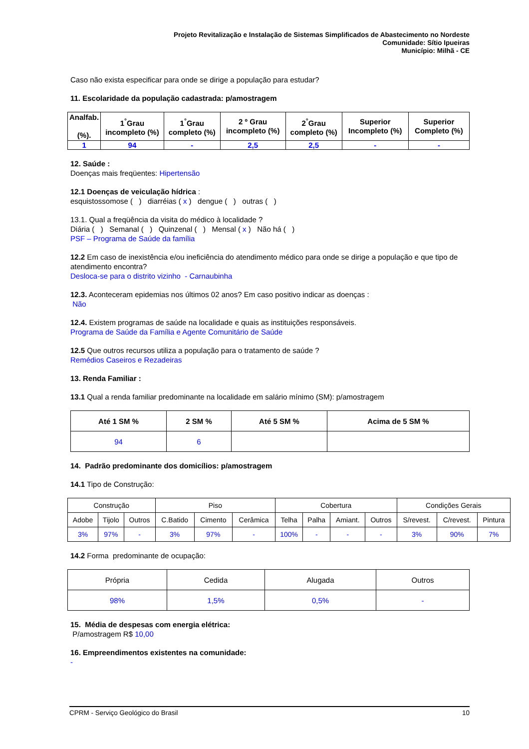Projeto Revitalização e Instalação de Sistemas Simplificados de Abastecimento no Nordeste
Comunidade: Sítio Ipueiras
Município: Milhã - CE
Caso não exista especificar para onde se dirige a população para estudar?
11. Escolaridade da população cadastrada: p/amostragem
| Analfab. (%). | 1<sup>°</sup>Grau incompleto (%) | 1<sup>°</sup>Grau completo (%) | 2 º Grau incompleto (%) | 2<sup>°</sup>Grau completo (%) | Superior Incompleto (%) | Superior Completo (%) |
| --- | --- | --- | --- | --- | --- | --- |
| 1 | 94 | - | 2,5 | 2,5 | - | - |
12. Saúde :
Doenças mais freqüentes: Hipertensão
12.1 Doenças de veiculação hídrica :
esquistossomose ( ) diarréias ( x ) dengue ( ) outras ( )
13.1. Qual a freqüência da visita do médico à localidade ?
Diária ( ) Semanal ( ) Quinzenal ( ) Mensal ( x ) Não há ( )
PSF – Programa de Saúde da família
12.2 Em caso de inexistência e/ou ineficiência do atendimento médico para onde se dirige a população e que tipo de atendimento encontra?
Desloca-se para o distrito vizinho - Carnaubinha
12.3. Aconteceram epidemias nos últimos 02 anos? Em caso positivo indicar as doenças :
Não
12.4. Existem programas de saúde na localidade e quais as instituições responsáveis.
Programa de Saúde da Família e Agente Comunitário de Saúde
12.5 Que outros recursos utiliza a população para o tratamento de saúde ?
Remédios Caseiros e Rezadeiras
13. Renda Familiar :
13.1 Qual a renda familiar predominante na localidade em salário mínimo (SM): p/amostragem
| Até 1 SM % | 2 SM % | Até 5 SM % | Acima de 5 SM % |
| --- | --- | --- | --- |
| 94 | 6 | | |
14. Padrão predominante dos domicílios: p/amostragem
14.1 Tipo de Construção:
| Construção | | | Piso | | | Cobertura | | | | Condições Gerais | | |
| Adobe | Tijolo | Outros | C.Batido | Cimento | Cerâmica | Telha | Palha | Amiant. | Outros | S/revest. | C/revest. | Pintura |
| 3% | 97% | - | 3% | 97% | - | 100% | - | - | - | 3% | 90% | 7% |
14.2 Forma predominante de ocupação:
| Própria | Cedida | Alugada | Outros |
| 98% | 1,5% | 0,5% | - |
15. Média de despesas com energia elétrica:
P/amostragem R$ 10,00
16. Empreendimentos existentes na comunidade:
-
CPRM - Serviço Geológico do Brasil 10